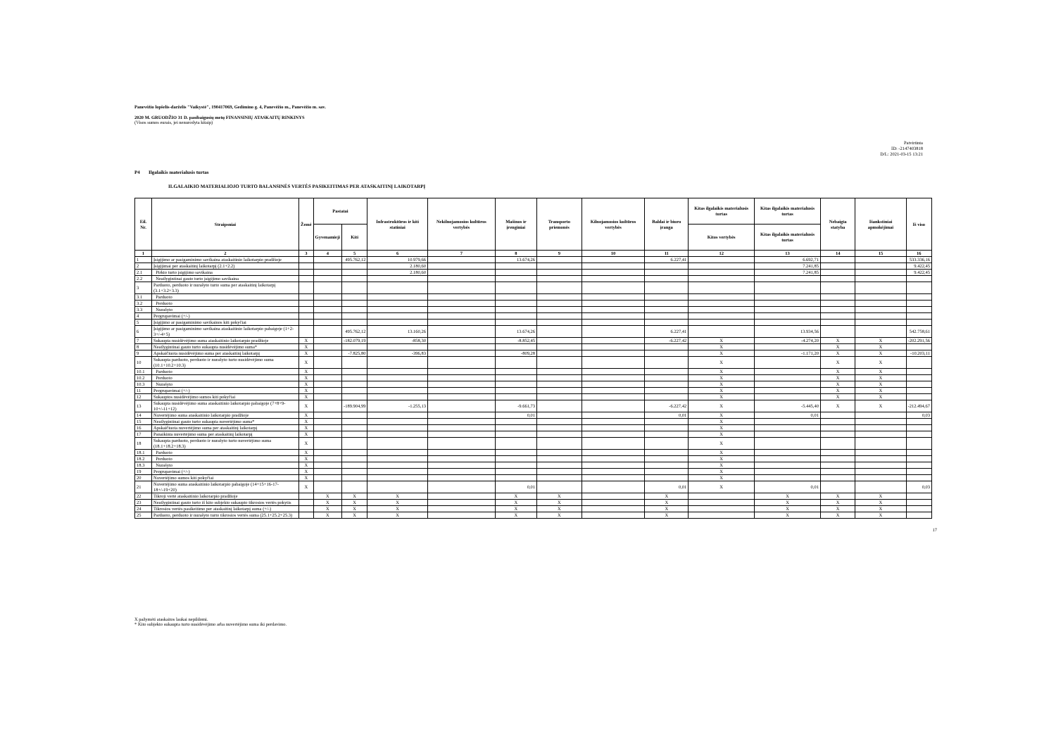Panevėžio lopšelis-darželis "Vaikystė", 190417069, Gedimino g. 4, Panevėžio m., Panevėžio m. sav.
2020 M. GRUODŽIO 31 D. pasibaigusių metų FINANSINIŲ ATASKAITŲ RINKINYS
(Visos sumos eurais, jei nenurodyta kitaip)
Patvirtinta
ID: -2147403818
D/L: 2021-03-15 13:21
P4 Ilgalaikis materialusis turtas
ILGALAIKIO MATERIALIOJO TURTO BALANSINĖS VERTĖS PASIKEITIMAS PER ATASKAITINĮ LAIKOTARPĮ
| Eil. Nr. | Straipsniai | Žemė | Pastatai | | Infrastruktūros ir kiti statiniai | Nekilnojamosios kultūros vertybės | Mašinos ir įrenginiai | Transporto priemonės | Kilnojamosios kultūros vertybės | Baldai ir biuro įranga | Kitas ilgalaikis materialusis turtas | Kitas ilgalaikis materialusis turtas | Nebaigta statyba | Išankstiniai apmokėjimai | Iš viso |
| --- | --- | --- | --- | --- | --- | --- | --- | --- | --- | --- | --- | --- | --- | --- | --- |
| | | | Gyvenamieji | Kiti | | | | | | | Kitos vertybės | Kitas ilgalaikis materialusis turtas | | | |
| 1 | 2 | 3 | 4 | 5 | 6 | 7 | 8 | 9 | 10 | 11 | 12 | 13 | 14 | 15 | 16 |
| 1 | Įsigijimo ar pasigaminimo savikaina ataskaitinio laikotarpio pradžioje | | | 495.762,12 | 10.979,66 | | 13.674,26 | | | 6.227,41 | | 6.692,71 | | | 533.336,16 |
| 2 | Įsigijimai per ataskaitinį laikotarpį (2.1+2.2) | | | | 2.180,60 | | | | | | | 7.241,85 | | | 9.422,45 |
| 2.1 | Pirkto turto įsigijimo savikaina | | | | 2.180,60 | | | | | | | 7.241,85 | | | 9.422,45 |
| 2.2 | Neatlygintinai gauto turto įsigijimo savikaina | | | | | | | | | | | | | | |
| 3 | Parduoto, perduoto ir nurašyto turto suma per ataskaitinį laikotarpį (3.1+3.2+3.3) | | | | | | | | | | | | | | |
| 3.1 | Parduoto | | | | | | | | | | | | | | |
| 3.2 | Perduoto | | | | | | | | | | | | | | |
| 3.3 | Nurašyto | | | | | | | | | | | | | | |
| 4 | Pergrupavimai (+/-) | | | | | | | | | | | | | | |
| 5 | Įsigijimo ar pasigaminimo savikainos kiti pokyčiai | | | | | | | | | | | | | | |
| 6 | Įsigijimo ar pasigaminimo savikaina ataskaitinio laikotarpio pabaigoje (1+2-3+/-4+5) | | | 495.762,12 | 13.160,26 | | 13.674,26 | | | 6.227,41 | | 13.934,56 | | | 542.758,61 |
| 7 | Sukaupta nusidėvėjimo suma ataskaitinio laikotarpio pradžioje | X | | -182.079,19 | -858,30 | | -8.852,45 | | | -6.227,42 | X | -4.274,20 | X | X | -202.291,56 |
| 8 | Neatlygintinai gauto turto sukaupta nusidėvėjimo suma* | X | | | | | | | | | X | | X | X | |
| 9 | Apskaičiuota nusidėvėjimo suma per ataskaitinį laikotarpį | X | | -7.825,80 | -396,83 | | -809,28 | | | | X | -1.171,20 | X | X | -10.203,11 |
| 10 | Sukaupta parduoto, perduoto ir nurašyto turto nusidėvėjimo suma (10.1+10.2+10.3) | X | | | | | | | | | X | | X | X | |
| 10.1 | Parduoto | X | | | | | | | | | X | | X | X | |
| 10.2 | Perduoto | X | | | | | | | | | X | | X | X | |
| 10.3 | Nurašyto | X | | | | | | | | | X | | X | X | |
| 11 | Pergrupavimai (+/-) | X | | | | | | | | | X | | X | X | |
| 12 | Sukauptos nusidėvėjimo sumos kiti pokyčiai | X | | | | | | | | | X | | X | X | |
| 13 | Sukaupta nusidėvėjimo suma ataskaitinio laikotarpio pabaigoje (7+8+9-10+/-11+12) | X | | -189.904,99 | -1.255,13 | | -9.661,73 | | | -6.227,42 | X | -5.445,40 | X | X | -212.494,67 |
| 14 | Nuvertėjimo suma ataskaitinio laikotarpio pradžioje | X | | | | | 0,01 | | | 0,01 | X | 0,01 | | | 0,03 |
| 15 | Neatlygintinai gauto turto sukaupta nuvertėjimo suma* | X | | | | | | | | | X | | | | |
| 16 | Apskaičiuota nuvertėjimo suma per ataskaitinį laikotarpį | X | | | | | | | | | X | | | | |
| 17 | Panaikinta nuvertėjimo suma per ataskaitinį laikotarpį | X | | | | | | | | | X | | | | |
| 18 | Sukaupta parduoto, perduoto ir nurašyto turto nuvertėjimo suma (18.1+18.2+18.3) | X | | | | | | | | | X | | | | |
| 18.1 | Parduoto | X | | | | | | | | | X | | | | |
| 18.2 | Perduoto | X | | | | | | | | | X | | | | |
| 18.3 | Nurašyto | X | | | | | | | | | X | | | | |
| 19 | Pergrupavimai (+/-) | X | | | | | | | | | X | | | | |
| 20 | Nuvertėjimo sumos kiti pokyčiai | X | | | | | | | | | X | | | | |
| 21 | Nuvertėjimo suma ataskaitinio laikotarpio pabaigoje (14+15+16-17-18+/-19+20) | X | | | | | 0,01 | | | 0,01 | X | 0,01 | | | 0,03 |
| 22 | Tikroji vertė ataskaitinio laikotarpio pradžioje | | X | X | X | | X | X | | X | | X | X | X | |
| 23 | Neatlygintinai gauto turto iš kito subjekto sukaupto tikrosios vertės pokytis | | X | X | X | | X | X | | X | | X | X | X | |
| 24 | Tikrosios vertės pasikeitimo per ataskaitinį laikotarpį suma (+/-) | | X | X | X | | X | X | | X | | X | X | X | |
| 25 | Parduoto, perduoto ir nurašyto turto tikrosios vertės suma (25.1+25.2+25.3) | | X | X | X | | X | X | | X | | X | X | X | |
17
X pažymėti ataskaitos laukai nepildomi.
* Kito subjekto sukaupta turto nusidėvėjimo arba nuvertėjimo suma iki perdavimo.